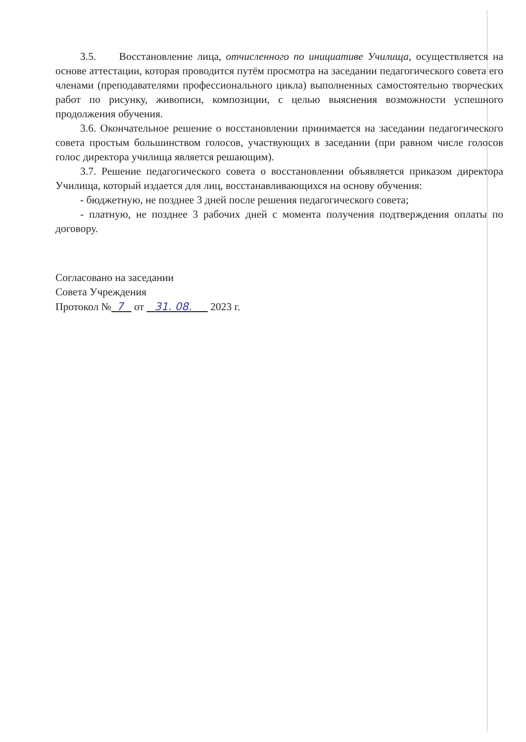3.5. Восстановление лица, отчисленного по инициативе Училища, осуществляется на основе аттестации, которая проводится путём просмотра на заседании педагогического совета его членами (преподавателями профессионального цикла) выполненных самостоятельно творческих работ по рисунку, живописи, композиции, с целью выяснения возможности успешного продолжения обучения.
3.6. Окончательное решение о восстановлении принимается на заседании педагогического совета простым большинством голосов, участвующих в заседании (при равном числе голосов голос директора училища является решающим).
3.7. Решение педагогического совета о восстановлении объявляется приказом директора Училища, который издается для лиц, восстанавливающихся на основу обучения:
- бюджетную, не позднее 3 дней после решения педагогического совета;
- платную, не позднее 3 рабочих дней с момента получения подтверждения оплаты по договору.
Согласовано на заседании
Совета Учреждения
Протокол № 7 от 31. 08. 2023 г.